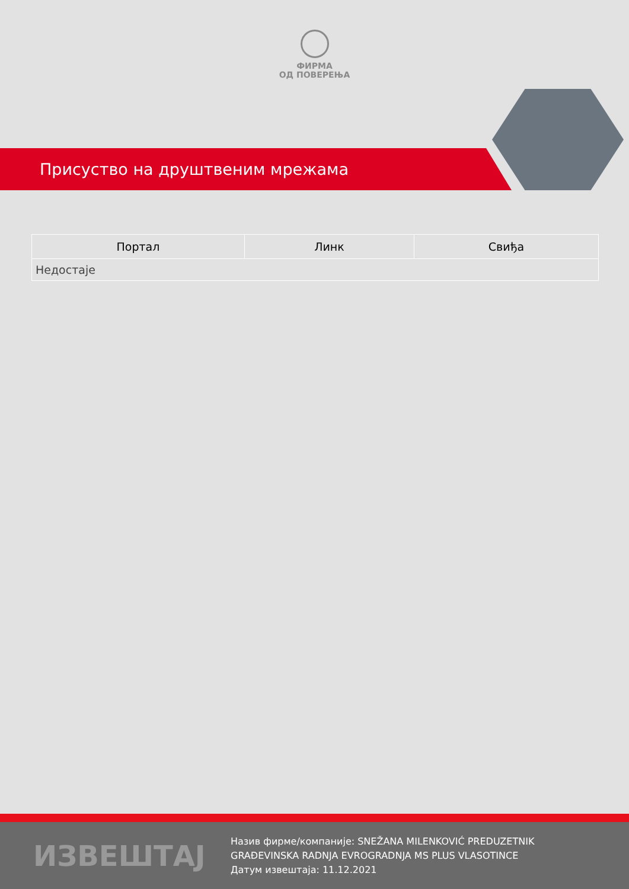ФИРМА
ОД ПОВЕРЕЊА
Присуство на друштвеним мрежама
| Портал | Линк | Свиђа |
| --- | --- | --- |
| Недостаје | | |
ИЗВЕШТАЈ
Назив фирме/компаније: SNEŽANA MILENKOVIĆ PREDUZETNIK
GRAĐEVINSKA RADNJA EVROGRADNJA MS PLUS VLASOTINCE
Датум извештаја: 11.12.2021